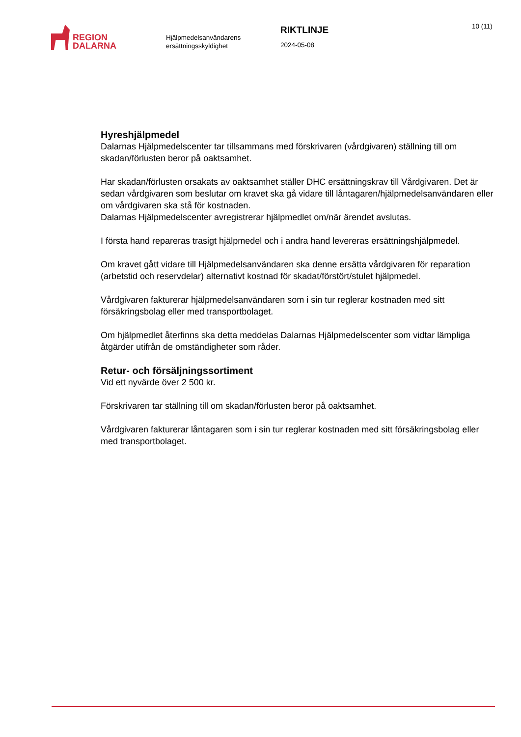REGION
DALARNA
Hjälpmedelsanvändarens ersättningsskyldighet
RIKTLINJE
2024-05-08
10 (11)
Hyreshjälpmedel
Dalarnas Hjälpmedelscenter tar tillsammans med förskrivaren (vårdgivaren) ställning till om skadan/förlusten beror på oaktsamhet.
Har skadan/förlusten orsakats av oaktsamhet ställer DHC ersättningskrav till Vårdgivaren. Det är sedan vårdgivaren som beslutar om kravet ska gå vidare till låntagaren/hjälpmedelsanvändaren eller om vårdgivaren ska stå för kostnaden.
Dalarnas Hjälpmedelscenter avregistrerar hjälpmedlet om/när ärendet avslutas.
I första hand repareras trasigt hjälpmedel och i andra hand levereras ersättningshjälpmedel.
Om kravet gått vidare till Hjälpmedelsanvändaren ska denne ersätta vårdgivaren för reparation (arbetstid och reservdelar) alternativt kostnad för skadat/förstört/stulet hjälpmedel.
Vårdgivaren fakturerar hjälpmedelsanvändaren som i sin tur reglerar kostnaden med sitt försäkringsbolag eller med transportbolaget.
Om hjälpmedlet återfinns ska detta meddelas Dalarnas Hjälpmedelscenter som vidtar lämpliga åtgärder utifrån de omständigheter som råder.
Retur- och försäljningssortiment
Vid ett nyvärde över 2 500 kr.
Förskrivaren tar ställning till om skadan/förlusten beror på oaktsamhet.
Vårdgivaren fakturerar låntagaren som i sin tur reglerar kostnaden med sitt försäkringsbolag eller med transportbolaget.